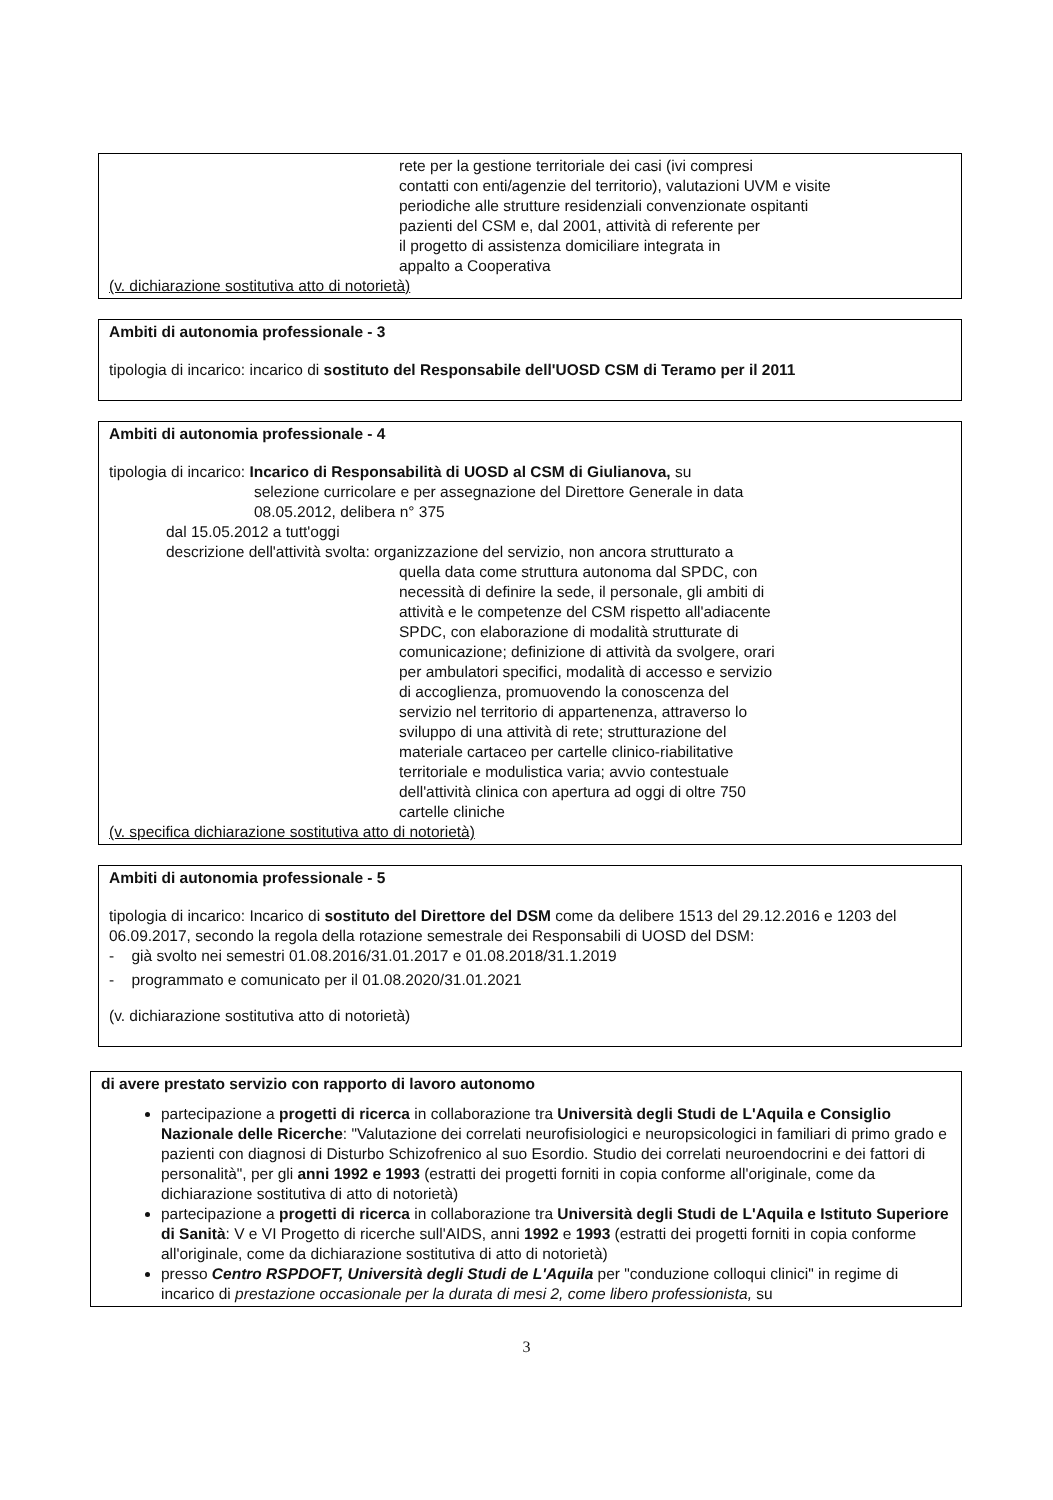rete per la gestione territoriale dei casi (ivi compresi
contatti con enti/agenzie del territorio), valutazioni UVM e visite
periodiche alle strutture residenziali convenzionate ospitanti
pazienti del CSM e, dal 2001, attività di referente per
il progetto di assistenza domiciliare integrata in
appalto a Cooperativa
(v. dichiarazione sostitutiva atto di notorietà)
Ambiti di autonomia professionale - 3
tipologia di incarico: incarico di sostituto del Responsabile dell'UOSD CSM di Teramo per il 2011
Ambiti di autonomia professionale - 4
tipologia di incarico: Incarico di Responsabilità di UOSD al CSM di Giulianova, su
selezione curricolare e per assegnazione del Direttore Generale in data
08.05.2012, delibera n° 375
dal 15.05.2012 a tutt'oggi
descrizione dell'attività svolta: organizzazione del servizio, non ancora strutturato a
quella data come struttura autonoma dal SPDC, con
necessità di definire la sede, il personale, gli ambiti di
attività e le competenze del CSM rispetto all'adiacente
SPDC, con elaborazione di modalità strutturate di
comunicazione; definizione di attività da svolgere, orari
per ambulatori specifici, modalità di accesso e servizio
di accoglienza, promuovendo la conoscenza del
servizio nel territorio di appartenenza, attraverso lo
sviluppo di una attività di rete; strutturazione del
materiale cartaceo per cartelle clinico-riabilitative
territoriale e modulistica varia; avvio contestuale
dell'attività clinica con apertura ad oggi di oltre 750
cartelle cliniche
(v. specifica dichiarazione sostitutiva atto di notorietà)
Ambiti di autonomia professionale - 5
tipologia di incarico: Incarico di sostituto del Direttore del DSM come da delibere 1513 del 29.12.2016 e 1203 del 06.09.2017, secondo la regola della rotazione semestrale dei Responsabili di UOSD del DSM:
- già svolto nei semestri 01.08.2016/31.01.2017 e 01.08.2018/31.1.2019
- programmato e comunicato per il 01.08.2020/31.01.2021
(v. dichiarazione sostitutiva atto di notorietà)
di avere prestato servizio con rapporto di lavoro autonomo
partecipazione a progetti di ricerca in collaborazione tra Università degli Studi de L'Aquila e Consiglio Nazionale delle Ricerche: "Valutazione dei correlati neurofisiologici e neuropsicologici in familiari di primo grado e pazienti con diagnosi di Disturbo Schizofrenico al suo Esordio. Studio dei correlati neuroendocrini e dei fattori di personalità", per gli anni 1992 e 1993 (estratti dei progetti forniti in copia conforme all'originale, come da dichiarazione sostitutiva di atto di notorietà)
partecipazione a progetti di ricerca in collaborazione tra Università degli Studi de L'Aquila e Istituto Superiore di Sanità: V e VI Progetto di ricerche sull'AIDS, anni 1992 e 1993 (estratti dei progetti forniti in copia conforme all'originale, come da dichiarazione sostitutiva di atto di notorietà)
presso Centro RSPDOFT, Università degli Studi de L'Aquila per "conduzione colloqui clinici" in regime di incarico di prestazione occasionale per la durata di mesi 2, come libero professionista, su
3